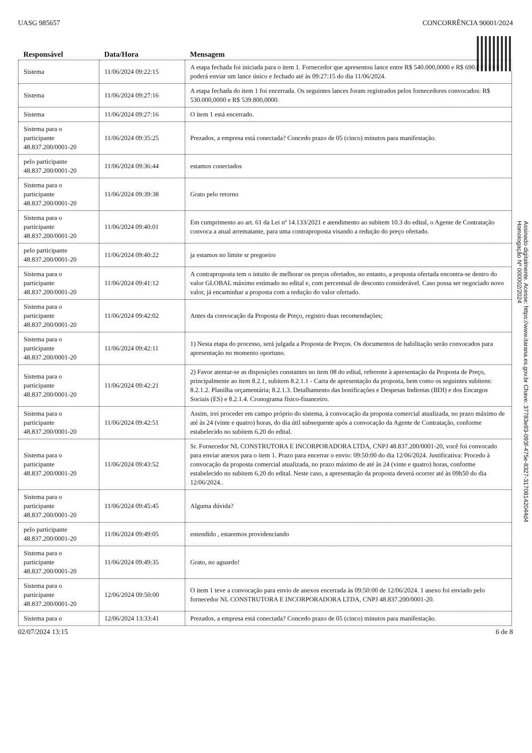UASG 985657 CONCORRÊNCIA 90001/2024
| Responsável | Data/Hora | Mensagem |
| --- | --- | --- |
| Sistema | 11/06/2024 09:22:15 | A etapa fechada foi iniciada para o item 1. Fornecedor que apresentou lance entre R$ 540.000,0000 e R$ 690.000,0000 poderá enviar um lance único e fechado até às 09:27:15 do dia 11/06/2024. |
| Sistema | 11/06/2024 09:27:16 | A etapa fechada do item 1 foi encerrada. Os seguintes lances foram registrados pelos fornecedores convocados: R$ 530.000,0000 e R$ 539.800,0000. |
| Sistema | 11/06/2024 09:27:16 | O item 1 está encerrado. |
| Sistema para o participante 48.837.200/0001-20 | 11/06/2024 09:35:25 | Prezados, a empresa está conectada? Concedo prazo de 05 (cinco) minutos para manifestação. |
| pelo participante 48.837.200/0001-20 | 11/06/2024 09:36:44 | estamos conectados |
| Sistema para o participante 48.837.200/0001-20 | 11/06/2024 09:39:38 | Grato pelo retorno |
| Sistema para o participante 48.837.200/0001-20 | 11/06/2024 09:40:01 | Em cumprimento ao art. 61 da Lei nª 14.133/2021 e atendimento ao subitem 10.3 do edital, o Agente de Contratação convoca a atual arrematante, para uma contraproposta visando a redução do preço ofertado. |
| pelo participante 48.837.200/0001-20 | 11/06/2024 09:40:22 | ja estamos no limite sr pregoeiro |
| Sistema para o participante 48.837.200/0001-20 | 11/06/2024 09:41:12 | A contraproposta tem o intuito de melhorar os preços ofertados, no entanto, a proposta ofertada encontra-se dentro do valor GLOBAL máximo estimado no edital e, com percentual de desconto considerável. Caso possa ser negociado novo valor, já encaminhar a proposta com a redução do valor ofertado. |
| Sistema para o participante 48.837.200/0001-20 | 11/06/2024 09:42:02 | Antes da convocação da Proposta de Preço, registro duas recomendações; |
| Sistema para o participante 48.837.200/0001-20 | 11/06/2024 09:42:11 | 1) Nesta etapa do processo, será julgada a Proposta de Preços. Os documentos de habilitação serão convocados para apresentação no momento oportuno. |
| Sistema para o participante 48.837.200/0001-20 | 11/06/2024 09:42:21 | 2) Favor atentar-se as disposições constantes no item 08 do edital, referente à apresentação da Proposta de Preço, principalmente ao item 8.2.1, subitem 8.2.1.1 - Carta de apresentação da proposta, bem como os seguintes subitens: 8.2.1.2. Planilha orçamentária; 8.2.1.3. Detalhamento das bonificações e Despesas Indiretas (BDI) e dos Encargos Sociais (ES) e 8.2.1.4. Cronograma físico-financeiro. |
| Sistema para o participante 48.837.200/0001-20 | 11/06/2024 09:42:51 | Assim, irei proceder em campo próprio do sistema, à convocação da proposta comercial atualizada, no prazo máximo de até às 24 (vinte e quatro) horas, do dia útil subsequente após a convocação da Agente de Contratação, conforme estabelecido no subitem 6.20 do edital. |
| Sistema para o participante 48.837.200/0001-20 | 11/06/2024 09:43:52 | Sr. Fornecedor NL CONSTRUTORA E INCORPORADORA LTDA, CNPJ 48.837.200/0001-20, você foi convocado para enviar anexos para o item 1. Prazo para encerrar o envio: 09:50:00 do dia 12/06/2024. Justificativa: Procedo à convocação da proposta comercial atualizada, no prazo máximo de até às 24 (vinte e quatro) horas, conforme estabelecido no subitem 6.20 do edital. Neste caso, a apresentação da proposta deverá ocorrer até às 09h50 do dia 12/06/2024.. |
| Sistema para o participante 48.837.200/0001-20 | 11/06/2024 09:45:45 | Alguma dúvida? |
| pelo participante 48.837.200/0001-20 | 11/06/2024 09:49:05 | entendido , estaremos providenciando |
| Sistema para o participante 48.837.200/0001-20 | 11/06/2024 09:49:35 | Grato, no aguardo! |
| Sistema para o participante 48.837.200/0001-20 | 12/06/2024 09:50:00 | O item 1 teve a convocação para envio de anexos encerrada às 09:50:00 de 12/06/2024. 1 anexo foi enviado pelo fornecedor NL CONSTRUTORA E INCORPORADORA LTDA, CNPJ 48.837.200/0001-20. |
| Sistema para o | 12/06/2024 13:33:41 | Prezados, a empresa está conectada? Concedo prazo de 05 (cinco) minutos para manifestação. |
02/07/2024 13:15 6 de 8
Assinado digitalmente. Acesse: https://www.itarana.es.gov.br Chave: 37783e93-093f-475e-8327-31708142044d4
Homologação Nº 000002/2024